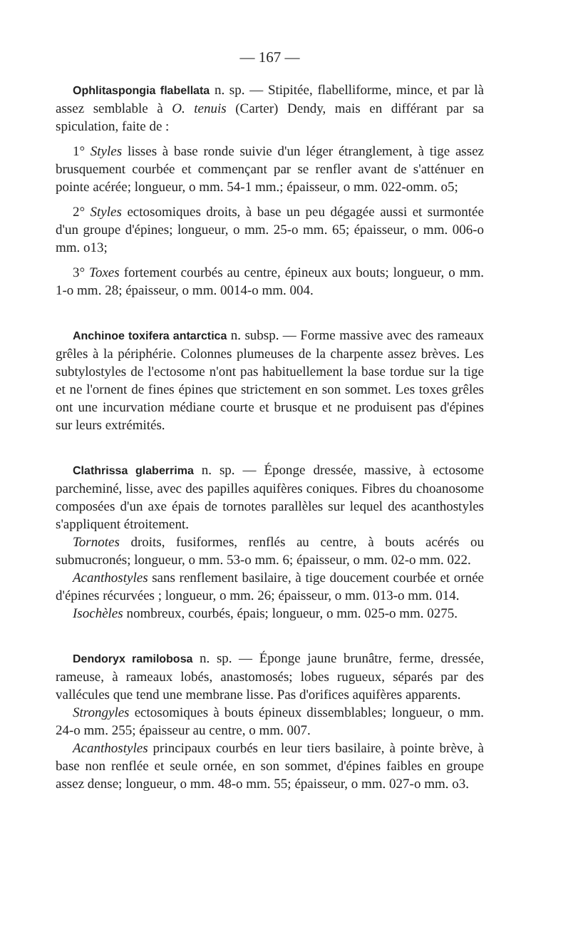— 167 —
Ophlitaspongia flabellata n. sp. — Stipitée, flabelliforme, mince, et par là assez semblable à O. tenuis (Carter) Dendy, mais en différant par sa spiculation, faite de :
1° Styles lisses à base ronde suivie d'un léger étranglement, à tige assez brusquement courbée et commençant par se renfler avant de s'atténuer en pointe acérée; longueur, o mm. 54-1 mm.; épaisseur, o mm. 022-omm. o5;
2° Styles ectosomiques droits, à base un peu dégagée aussi et surmontée d'un groupe d'épines; longueur, o mm. 25-o mm. 65; épaisseur, o mm. 006-o mm. o13;
3° Toxes fortement courbés au centre, épineux aux bouts; longueur, o mm. 1-o mm. 28; épaisseur, o mm. 0014-o mm. 004.
Anchinoe toxifera antarctica n. subsp. — Forme massive avec des rameaux grêles à la périphérie. Colonnes plumeuses de la charpente assez brèves. Les subtylostyles de l'ectosome n'ont pas habituellement la base tordue sur la tige et ne l'ornent de fines épines que strictement en son sommet. Les toxes grêles ont une incurvation médiane courte et brusque et ne produisent pas d'épines sur leurs extrémités.
Clathrissa glaberrima n. sp. — Éponge dressée, massive, à ectosome parcheminé, lisse, avec des papilles aquifères coniques. Fibres du choanosome composées d'un axe épais de tornotes parallèles sur lequel des acanthostyles s'appliquent étroitement.
Tornotes droits, fusiformes, renflés au centre, à bouts acérés ou submucronés; longueur, o mm. 53-o mm. 6; épaisseur, o mm. 02-o mm. 022.
Acanthostyles sans renflement basilaire, à tige doucement courbée et ornée d'épines récurvées ; longueur, o mm. 26; épaisseur, o mm. 013-o mm. 014.
Isochèles nombreux, courbés, épais; longueur, o mm. 025-o mm. 0275.
Dendoryx ramilobosa n. sp. — Éponge jaune brunâtre, ferme, dressée, rameuse, à rameaux lobés, anastomosés; lobes rugueux, séparés par des vallécules que tend une membrane lisse. Pas d'orifices aquifères apparents.
Strongyles ectosomiques à bouts épineux dissemblables; longueur, o mm. 24-o mm. 255; épaisseur au centre, o mm. 007.
Acanthostyles principaux courbés en leur tiers basilaire, à pointe brève, à base non renflée et seule ornée, en son sommet, d'épines faibles en groupe assez dense; longueur, o mm. 48-o mm. 55; épaisseur, o mm. 027-o mm. o3.